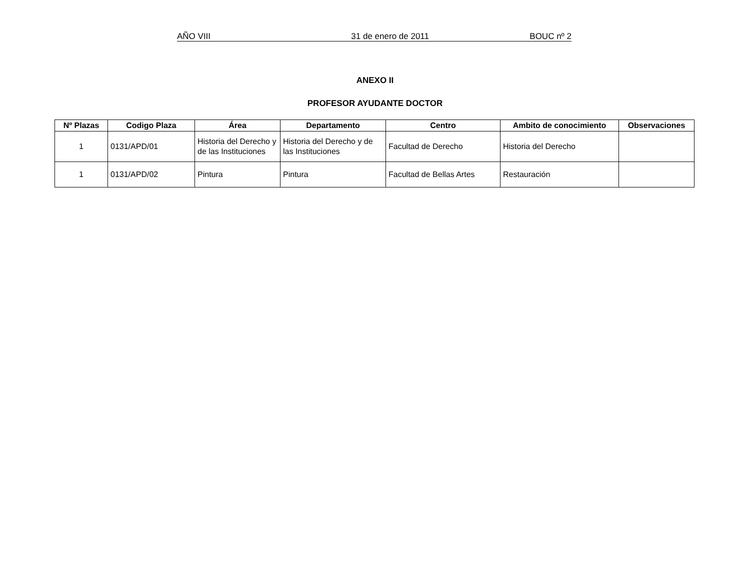AÑO VIII 31 de enero de 2011 BOUC nº 2
ANEXO II
PROFESOR AYUDANTE DOCTOR
| Nº Plazas | Codigo Plaza | Área | Departamento | Centro | Ambito de conocimiento | Observaciones |
| --- | --- | --- | --- | --- | --- | --- |
| 1 | 0131/APD/01 | Historia del Derecho y de las Instituciones | Historia del Derecho y de las Instituciones | Facultad de Derecho | Historia del Derecho | |
| 1 | 0131/APD/02 | Pintura | Pintura | Facultad de Bellas Artes | Restauración | |